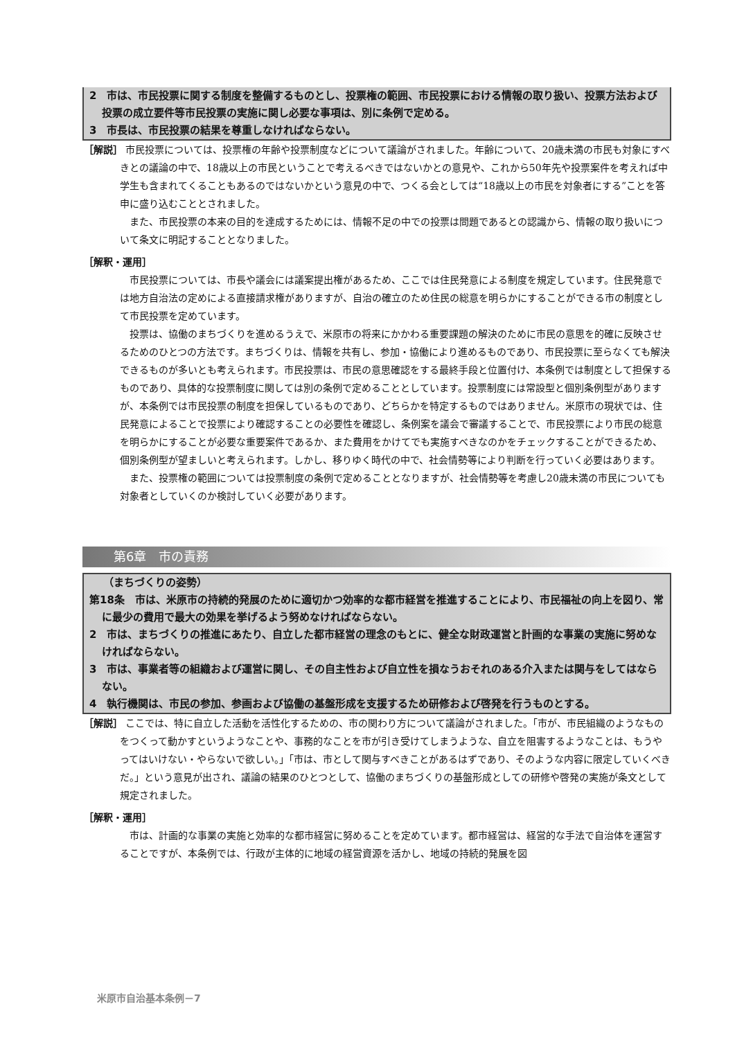2　市は、市民投票に関する制度を整備するものとし、投票権の範囲、市民投票における情報の取り扱い、投票方法および投票の成立要件等市民投票の実施に関し必要な事項は、別に条例で定める。
3　市長は、市民投票の結果を尊重しなければならない。
［解説］ 市民投票については、投票権の年齢や投票制度などについて議論がされました。年齢について、20歳未満の市民も対象にすべきとの議論の中で、18歳以上の市民ということで考えるべきではないかとの意見や、これから50年先や投票案件を考えれば中学生も含まれてくることもあるのではないかという意見の中で、つくる会としては“18歳以上の市民を対象者にする”ことを答申に盛り込むこととされました。
また、市民投票の本来の目的を達成するためには、情報不足の中での投票は問題であるとの認識から、情報の取り扱いについて条文に明記することとなりました。
［解釈・運用］
市民投票については、市長や議会には議案提出権があるため、ここでは住民発意による制度を規定しています。住民発意では地方自治法の定めによる直接請求権がありますが、自治の確立のため住民の総意を明らかにすることができる市の制度として市民投票を定めています。
投票は、協働のまちづくりを進めるうえで、米原市の将来にかかわる重要課題の解決のために市民の意思を的確に反映させるためのひとつの方法です。まちづくりは、情報を共有し、参加・協働により進めるものであり、市民投票に至らなくても解決できるものが多いとも考えられます。市民投票は、市民の意思確認をする最終手段と位置付け、本条例では制度として担保するものであり、具体的な投票制度に関しては別の条例で定めることとしています。投票制度には常設型と個別条例型がありますが、本条例では市民投票の制度を担保しているものであり、どちらかを特定するものではありません。米原市の現状では、住民発意によることで投票により確認することの必要性を確認し、条例案を議会で審議することで、市民投票により市民の総意を明らかにすることが必要な重要案件であるか、また費用をかけてでも実施すべきなのかをチェックすることができるため、個別条例型が望ましいと考えられます。しかし、移りゆく時代の中で、社会情勢等により判断を行っていく必要はあります。
また、投票権の範囲については投票制度の条例で定めることとなりますが、社会情勢等を考慮し20歳未満の市民についても対象者としていくのか検討していく必要があります。
第6章　市の責務
（まちづくりの姿勢）
第18条　市は、米原市の持続的発展のために適切かつ効率的な都市経営を推進することにより、市民福祉の向上を図り、常に最少の費用で最大の効果を挙げるよう努めなければならない。
2　市は、まちづくりの推進にあたり、自立した都市経営の理念のもとに、健全な財政運営と計画的な事業の実施に努めなければならない。
3　市は、事業者等の組織および運営に関し、その自主性および自立性を損なうおそれのある介入または関与をしてはならない。
4　執行機関は、市民の参加、参画および協働の基盤形成を支援するため研修および啓発を行うものとする。
［解説］ ここでは、特に自立した活動を活性化するための、市の関わり方について議論がされました。「市が、市民組織のようなものをつくって動かすというようなことや、事務的なことを市が引き受けてしまうような、自立を阻害するようなことは、もうやってはいけない・やらないで欲しい。」「市は、市として関与すべきことがあるはずであり、そのような内容に限定していくべきだ。」という意見が出され、議論の結果のひとつとして、協働のまちづくりの基盤形成としての研修や啓発の実施が条文として規定されました。
［解釈・運用］
市は、計画的な事業の実施と効率的な都市経営に努めることを定めています。都市経営は、経営的な手法で自治体を運営することですが、本条例では、行政が主体的に地域の経営資源を活かし、地域の持続的発展を図
米原市自治基本条例－7